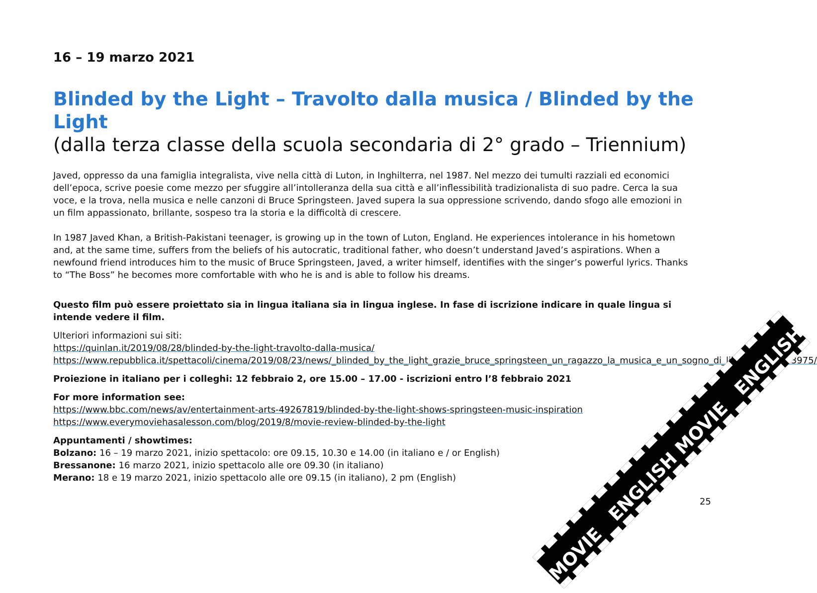16 – 19 marzo 2021
Blinded by the Light – Travolto dalla musica / Blinded by the Light
(dalla terza classe della scuola secondaria di 2° grado – Triennium)
Javed, oppresso da una famiglia integralista, vive nella città di Luton, in Inghilterra, nel 1987. Nel mezzo dei tumulti razziali ed economici dell’epoca, scrive poesie come mezzo per sfuggire all’intolleranza della sua città e all’inflessibilità tradizionalista di suo padre. Cerca la sua voce, e la trova, nella musica e nelle canzoni di Bruce Springsteen. Javed supera la sua oppressione scrivendo, dando sfogo alle emozioni in un film appassionato, brillante, sospeso tra la storia e la difficoltà di crescere.
In 1987 Javed Khan, a British-Pakistani teenager, is growing up in the town of Luton, England. He experiences intolerance in his hometown and, at the same time, suffers from the beliefs of his autocratic, traditional father, who doesn’t understand Javed’s aspirations. When a newfound friend introduces him to the music of Bruce Springsteen, Javed, a writer himself, identifies with the singer’s powerful lyrics. Thanks to “The Boss” he becomes more comfortable with who he is and is able to follow his dreams.
Questo film può essere proiettato sia in lingua italiana sia in lingua inglese. In fase di iscrizione indicare in quale lingua si intende vedere il film.
Ulteriori informazioni sui siti:
https://quinlan.it/2019/08/28/blinded-by-the-light-travolto-dalla-musica/
https://www.repubblica.it/spettacoli/cinema/2019/08/23/news/_blinded_by_the_light_grazie_bruce_springsteen_un_ragazzo_la_musica_e_un_sogno_di_liberta_-233983975/
Proiezione in italiano per i colleghi: 12 febbraio 2, ore 15.00 – 17.00 - iscrizioni entro l’8 febbraio 2021
For more information see:
https://www.bbc.com/news/av/entertainment-arts-49267819/blinded-by-the-light-shows-springsteen-music-inspiration
https://www.everymoviehasalesson.com/blog/2019/8/movie-review-blinded-by-the-light
Appuntamenti / showtimes:
Bolzano: 16 – 19 marzo 2021, inizio spettacolo: ore 09.15, 10.30 e 14.00 (in italiano e / or English)
Bressanone: 16 marzo 2021, inizio spettacolo alle ore 09.30 (in italiano)
Merano: 18 e 19 marzo 2021, inizio spettacolo alle ore 09.15 (in italiano), 2 pm (English)
MOVIE ENGLISH MOVIE ENGLISH
25